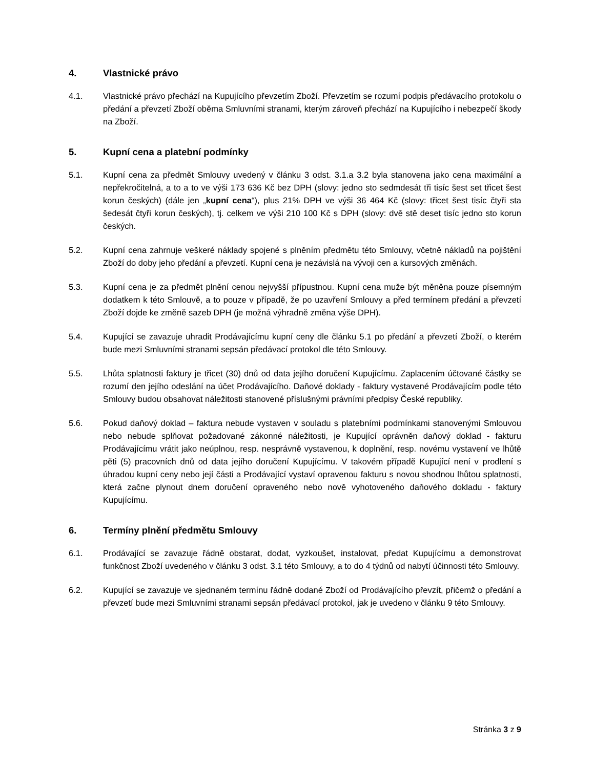4. Vlastnické právo
4.1. Vlastnické právo přechází na Kupujícího převzetím Zboží. Převzetím se rozumí podpis předávacího protokolu o předání a převzetí Zboží oběma Smluvními stranami, kterým zároveň přechází na Kupujícího i nebezpečí škody na Zboží.
5. Kupní cena a platební podmínky
5.1. Kupní cena za předmět Smlouvy uvedený v článku 3 odst. 3.1.a 3.2 byla stanovena jako cena maximální a nepřekročitelná, a to a to ve výši 173 636 Kč bez DPH (slovy: jedno sto sedmdesát tři tisíc šest set třicet šest korun českých) (dále jen „kupní cena“), plus 21% DPH ve výši 36 464 Kč (slovy: třicet šest tisíc čtyři sta šedesát čtyři korun českých), tj. celkem ve výši 210 100 Kč s DPH (slovy: dvě stě deset tisíc jedno sto korun českých.
5.2. Kupní cena zahrnuje veškeré náklady spojené s plněním předmětu této Smlouvy, včetně nákladů na pojištění Zboží do doby jeho předání a převzetí. Kupní cena je nezávislá na vývoji cen a kursových změnách.
5.3. Kupní cena je za předmět plnění cenou nejvyšší přípustnou. Kupní cena muže být měněna pouze písemným dodatkem k této Smlouvě, a to pouze v případě, že po uzavření Smlouvy a před termínem předání a převzetí Zboží dojde ke změně sazeb DPH (je možná výhradně změna výše DPH).
5.4. Kupující se zavazuje uhradit Prodávajícímu kupní ceny dle článku 5.1 po předání a převzetí Zboží, o kterém bude mezi Smluvními stranami sepsán předávací protokol dle této Smlouvy.
5.5. Lhůta splatnosti faktury je třicet (30) dnů od data jejího doručení Kupujícímu. Zaplacením účtované částky se rozumí den jejího odeslání na účet Prodávajícího. Daňové doklady - faktury vystavené Prodávajícím podle této Smlouvy budou obsahovat náležitosti stanovené příslušnými právními předpisy České republiky.
5.6. Pokud daňový doklad – faktura nebude vystaven v souladu s platebními podmínkami stanovenými Smlouvou nebo nebude splňovat požadované zákonné náležitosti, je Kupující oprávněn daňový doklad - fakturu Prodávajícímu vrátit jako neúplnou, resp. nesprávně vystavenou, k doplnění, resp. novému vystavení ve lhůtě pěti (5) pracovních dnů od data jejího doručení Kupujícímu. V takovém případě Kupující není v prodlení s úhradou kupní ceny nebo její části a Prodávající vystaví opravenou fakturu s novou shodnou lhůtou splatnosti, která začne plynout dnem doručení opraveného nebo nově vyhotoveného daňového dokladu - faktury Kupujícímu.
6. Termíny plnění předmětu Smlouvy
6.1. Prodávající se zavazuje řádně obstarat, dodat, vyzkoušet, instalovat, předat Kupujícímu a demonstrovat funkčnost Zboží uvedeného v článku 3 odst. 3.1 této Smlouvy, a to do 4 týdnů od nabytí účinnosti této Smlouvy.
6.2. Kupující se zavazuje ve sjednaném termínu řádně dodané Zboží od Prodávajícího převzít, přičemž o předání a převzetí bude mezi Smluvními stranami sepsán předávací protokol, jak je uvedeno v článku 9 této Smlouvy.
Stránka 3 z 9